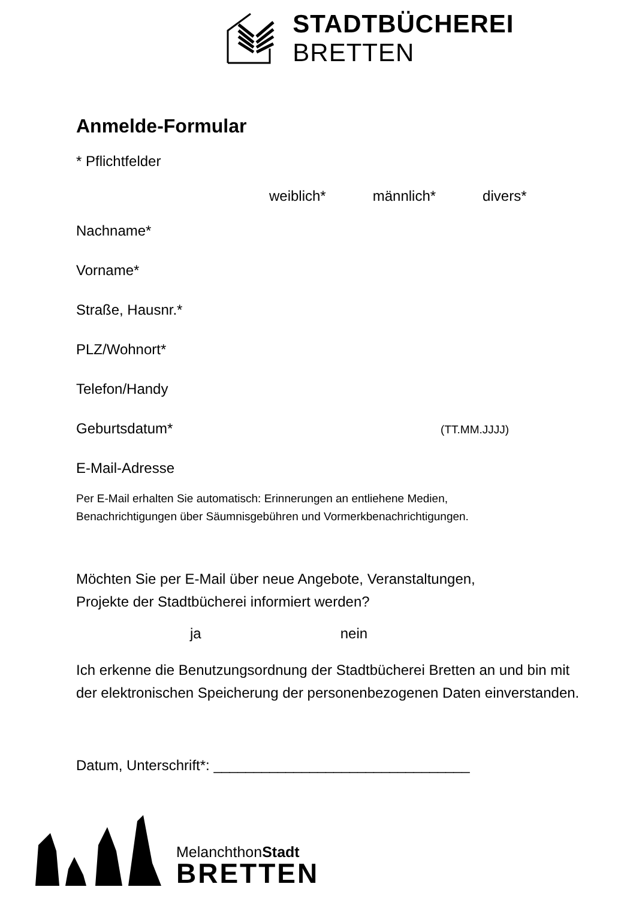STADTBÜCHEREI BRETTEN
Anmelde-Formular
* Pflichtfelder
weiblich* männlich* divers*
Nachname*
Vorname*
Straße, Hausnr.*
PLZ/Wohnort*
Telefon/Handy
Geburtsdatum* (TT.MM.JJJJ)
E-Mail-Adresse
Per E-Mail erhalten Sie automatisch: Erinnerungen an entliehene Medien,
Benachrichtigungen über Säumnisgebühren und Vormerkbenachrichtigungen.
Möchten Sie per E-Mail über neue Angebote, Veranstaltungen,
Projekte der Stadtbücherei informiert werden?
ja nein
Ich erkenne die Benutzungsordnung der Stadtbücherei Bretten an und bin mit der elektronischen Speicherung der personenbezogenen Daten einverstanden.
Datum, Unterschrift*: ________________________________
MelanchthonStadt
BRETTEN